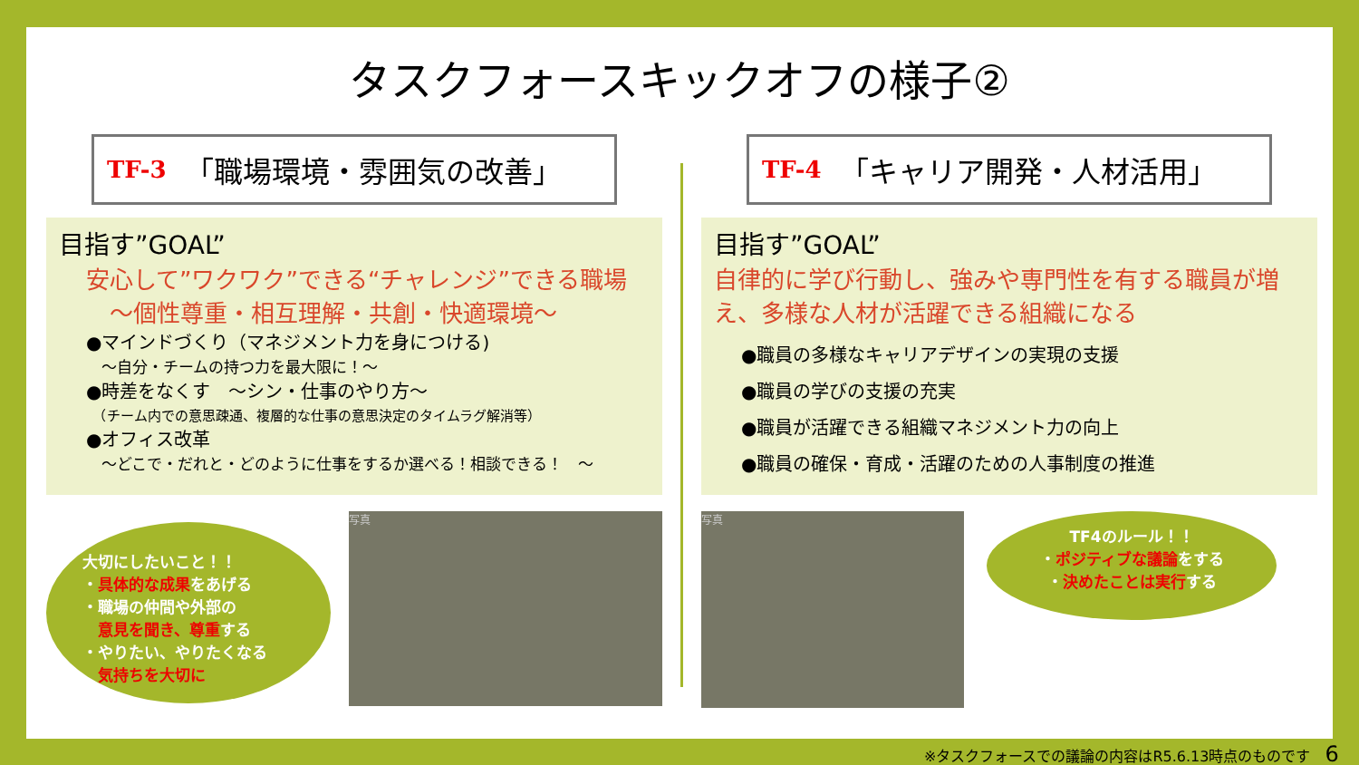タスクフォースキックオフの様子②
TF-3 「職場環境・雰囲気の改善」
目指す”GOAL”
安心して”ワクワク”できる“チャレンジ”できる職場
　～個性尊重・相互理解・共創・快適環境～
●マインドづくり（マネジメント力を身につける)
　～自分・チームの持つ力を最大限に！～
●時差をなくす　～シン・仕事のやり方～
　（チーム内での意思疎通、複層的な仕事の意思決定のタイムラグ解消等）
●オフィス改革
　～どこで・だれと・どのように仕事をするか選べる！相談できる！　～
大切にしたいこと！！
・具体的な成果をあげる
・職場の仲間や外部の
　意見を聞き、尊重する
・やりたい、やりたくなる
　気持ちを大切に
写真
TF-4 「キャリア開発・人材活用」
目指す”GOAL”
自律的に学び行動し、強みや専門性を有する職員が増え、多様な人材が活躍できる組織になる
●職員の多様なキャリアデザインの実現の支援
●職員の学びの支援の充実
●職員が活躍できる組織マネジメント力の向上
●職員の確保・育成・活躍のための人事制度の推進
写真
TF4のルール！！
・ポジティブな議論をする
・決めたことは実行する
※タスクフォースでの議論の内容はR5.6.13時点のものです　6